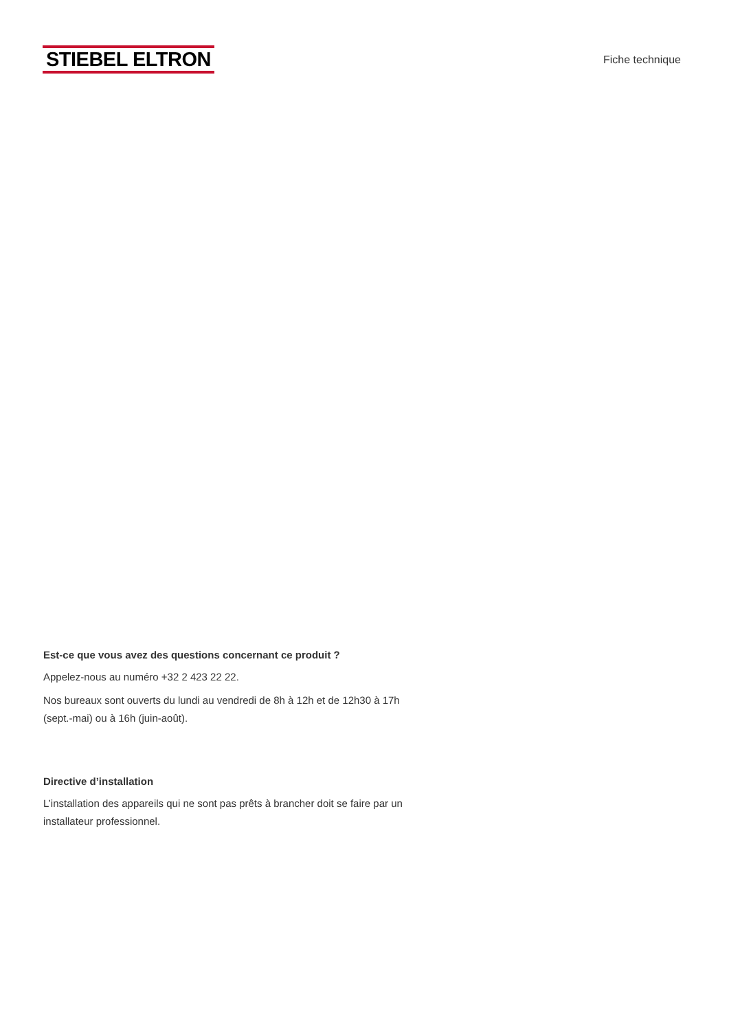STIEBEL ELTRON
Fiche technique
Est-ce que vous avez des questions concernant ce produit ?
Appelez-nous au numéro +32 2 423 22 22.
Nos bureaux sont ouverts du lundi au vendredi de 8h à 12h et de 12h30 à 17h (sept.-mai) ou à 16h (juin-août).
Directive d’installation
L’installation des appareils qui ne sont pas prêts à brancher doit se faire par un installateur professionnel.